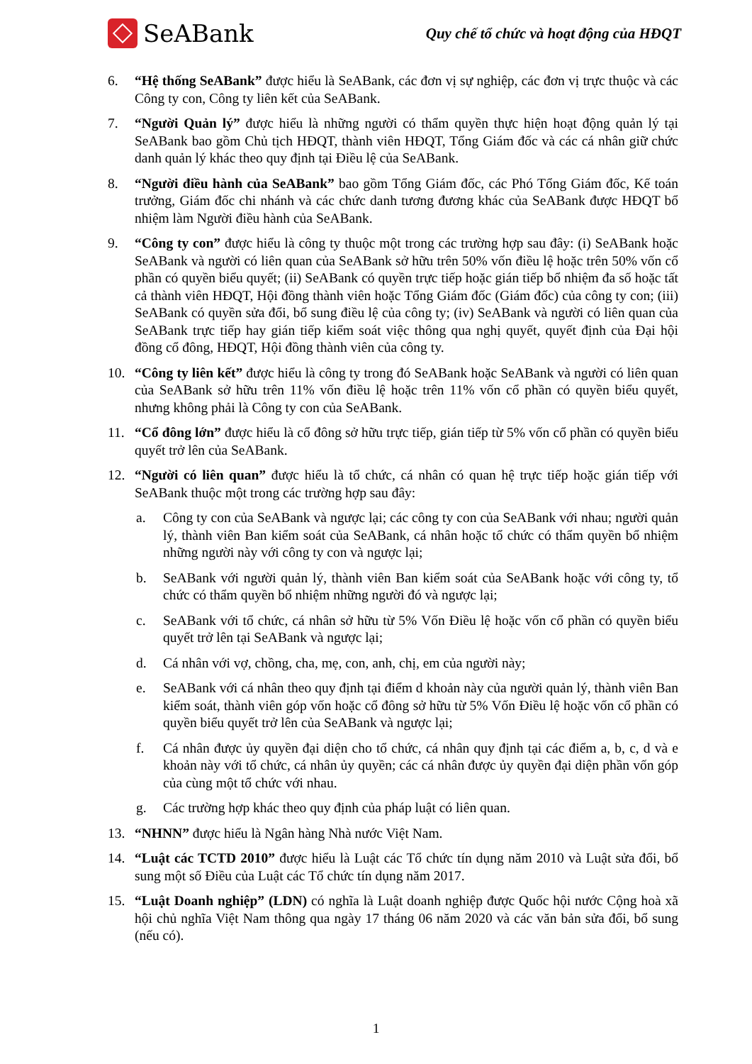SeABank
Quy chế tổ chức và hoạt động của HĐQT
6. “Hệ thống SeABank” được hiểu là SeABank, các đơn vị sự nghiệp, các đơn vị trực thuộc và các Công ty con, Công ty liên kết của SeABank.
7. “Người Quản lý” được hiểu là những người có thẩm quyền thực hiện hoạt động quản lý tại SeABank bao gồm Chủ tịch HĐQT, thành viên HĐQT, Tổng Giám đốc và các cá nhân giữ chức danh quản lý khác theo quy định tại Điều lệ của SeABank.
8. “Người điều hành của SeABank” bao gồm Tổng Giám đốc, các Phó Tổng Giám đốc, Kế toán trưởng, Giám đốc chi nhánh và các chức danh tương đương khác của SeABank được HĐQT bổ nhiệm làm Người điều hành của SeABank.
9. “Công ty con” được hiểu là công ty thuộc một trong các trường hợp sau đây: (i) SeABank hoặc SeABank và người có liên quan của SeABank sở hữu trên 50% vốn điều lệ hoặc trên 50% vốn cổ phần có quyền biểu quyết; (ii) SeABank có quyền trực tiếp hoặc gián tiếp bổ nhiệm đa số hoặc tất cả thành viên HĐQT, Hội đồng thành viên hoặc Tổng Giám đốc (Giám đốc) của công ty con; (iii) SeABank có quyền sửa đổi, bổ sung điều lệ của công ty; (iv) SeABank và người có liên quan của SeABank trực tiếp hay gián tiếp kiểm soát việc thông qua nghị quyết, quyết định của Đại hội đồng cổ đông, HĐQT, Hội đồng thành viên của công ty.
10. “Công ty liên kết” được hiểu là công ty trong đó SeABank hoặc SeABank và người có liên quan của SeABank sở hữu trên 11% vốn điều lệ hoặc trên 11% vốn cổ phần có quyền biểu quyết, nhưng không phải là Công ty con của SeABank.
11. “Cổ đông lớn” được hiểu là cổ đông sở hữu trực tiếp, gián tiếp từ 5% vốn cổ phần có quyền biểu quyết trở lên của SeABank.
12. “Người có liên quan” được hiểu là tổ chức, cá nhân có quan hệ trực tiếp hoặc gián tiếp với SeABank thuộc một trong các trường hợp sau đây:
a. Công ty con của SeABank và ngược lại; các công ty con của SeABank với nhau; người quản lý, thành viên Ban kiểm soát của SeABank, cá nhân hoặc tổ chức có thẩm quyền bổ nhiệm những người này với công ty con và ngược lại;
b. SeABank với người quản lý, thành viên Ban kiểm soát của SeABank hoặc với công ty, tổ chức có thẩm quyền bổ nhiệm những người đó và ngược lại;
c. SeABank với tổ chức, cá nhân sở hữu từ 5% Vốn Điều lệ hoặc vốn cổ phần có quyền biểu quyết trở lên tại SeABank và ngược lại;
d. Cá nhân với vợ, chồng, cha, mẹ, con, anh, chị, em của người này;
e. SeABank với cá nhân theo quy định tại điểm d khoản này của người quản lý, thành viên Ban kiểm soát, thành viên góp vốn hoặc cổ đông sở hữu từ 5% Vốn Điều lệ hoặc vốn cổ phần có quyền biểu quyết trở lên của SeABank và ngược lại;
f. Cá nhân được ủy quyền đại diện cho tổ chức, cá nhân quy định tại các điểm a, b, c, d và e khoản này với tổ chức, cá nhân ủy quyền; các cá nhân được ủy quyền đại diện phần vốn góp của cùng một tổ chức với nhau.
g. Các trường hợp khác theo quy định của pháp luật có liên quan.
13. “NHNN” được hiểu là Ngân hàng Nhà nước Việt Nam.
14. “Luật các TCTD 2010” được hiểu là Luật các Tổ chức tín dụng năm 2010 và Luật sửa đổi, bổ sung một số Điều của Luật các Tổ chức tín dụng năm 2017.
15. “Luật Doanh nghiệp” (LDN) có nghĩa là Luật doanh nghiệp được Quốc hội nước Cộng hoà xã hội chủ nghĩa Việt Nam thông qua ngày 17 tháng 06 năm 2020 và các văn bản sửa đổi, bổ sung (nếu có).
1